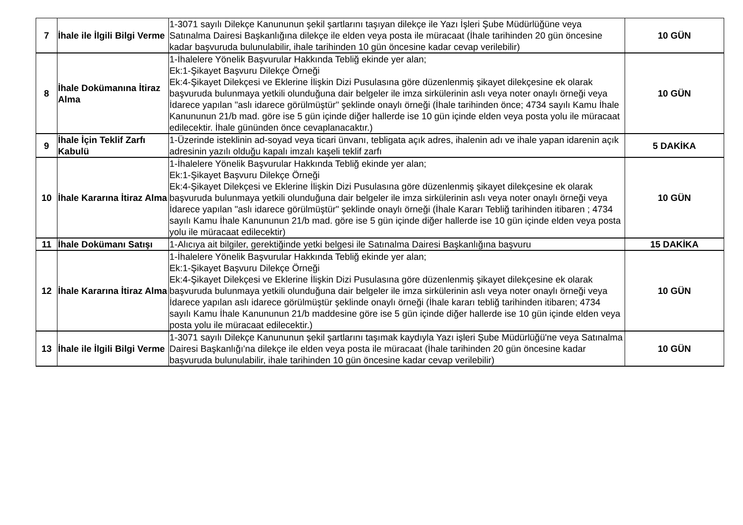| 7 | İhale ile İlgili Bilgi Verme | 1-3071 sayılı Dilekçe Kanununun şekil şartlarını taşıyan dilekçe ile Yazı İşleri Şube Müdürlüğüne veya Satınalma Dairesi Başkanlığına dilekçe ile elden veya posta ile müracaat (İhale tarihinden 20 gün öncesine kadar başvuruda bulunulabilir, ihale tarihinden 10 gün öncesine kadar cevap verilebilir) | 10 GÜN |
| 8 | İhale Dokümanına İtiraz Alma | 1-İhalelere Yönelik Başvurular Hakkında Tebliğ ekinde yer alan; Ek:1-Şikayet Başvuru Dilekçe Örneği Ek:4-Şikayet Dilekçesi ve Eklerine İlişkin Dizi Pusulasına göre düzenlenmiş şikayet dilekçesine ek olarak başvuruda bulunmaya yetkili olunduğuna dair belgeler ile imza sirkülerinin aslı veya noter onaylı örneği veya İdarece yapılan "aslı idarece görülmüştür" şeklinde onaylı örneği (İhale tarihinden önce; 4734 sayılı Kamu İhale Kanununun 21/b mad. göre ise 5 gün içinde diğer hallerde ise 10 gün içinde elden veya posta yolu ile müracaat edilecektir. İhale gününden önce cevaplanacaktır.) | 10 GÜN |
| 9 | İhale İçin Teklif Zarfı Kabulü | 1-Üzerinde isteklinin ad-soyad veya ticari ünvanı, tebligata açık adres, ihalenin adı ve ihale yapan idarenin açık adresinin yazılı olduğu kapalı imzalı kaşeli teklif zarfı | 5 DAKİKA |
| 10 | İhale Kararına İtiraz Alma | 1-İhalelere Yönelik Başvurular Hakkında Tebliğ ekinde yer alan; Ek:1-Şikayet Başvuru Dilekçe Örneği Ek:4-Şikayet Dilekçesi ve Eklerine İlişkin Dizi Pusulasına göre düzenlenmiş şikayet dilekçesine ek olarak başvuruda bulunmaya yetkili olunduğuna dair belgeler ile imza sirkülerinin aslı veya noter onaylı örneği veya İdarece yapılan "aslı idarece görülmüştür" şeklinde onaylı örneği (İhale Kararı Tebliğ tarihinden itibaren ; 4734 sayılı Kamu İhale Kanununun 21/b mad. göre ise 5 gün içinde diğer hallerde ise 10 gün içinde elden veya posta yolu ile müracaat edilecektir) | 10 GÜN |
| 11 | İhale Dokümanı Satışı | 1-Alıcıya ait bilgiler, gerektiğinde yetki belgesi ile Satınalma Dairesi Başkanlığına başvuru | 15 DAKİKA |
| 12 | İhale Kararına İtiraz Alma | 1-İhalelere Yönelik Başvurular Hakkında Tebliğ ekinde yer alan; Ek:1-Şikayet Başvuru Dilekçe Örneği Ek:4-Şikayet Dilekçesi ve Eklerine İlişkin Dizi Pusulasına göre düzenlenmiş şikayet dilekçesine ek olarak başvuruda bulunmaya yetkili olunduğuna dair belgeler ile imza sirkülerinin aslı veya noter onaylı örneği veya İdarece yapılan aslı idarece görülmüştür şeklinde onaylı örneği (İhale kararı tebliğ tarihinden itibaren; 4734 sayılı Kamu İhale Kanununun 21/b maddesine göre ise 5 gün içinde diğer hallerde ise 10 gün içinde elden veya posta yolu ile müracaat edilecektir.) | 10 GÜN |
| 13 | İhale ile İlgili Bilgi Verme | 1-3071 sayılı Dilekçe Kanununun şekil şartlarını taşımak kaydıyla Yazı işleri Şube Müdürlüğü'ne veya Satınalma Dairesi Başkanlığı'na dilekçe ile elden veya posta ile müracaat (İhale tarihinden 20 gün öncesine kadar başvuruda bulunulabilir, ihale tarihinden 10 gün öncesine kadar cevap verilebilir) | 10 GÜN |